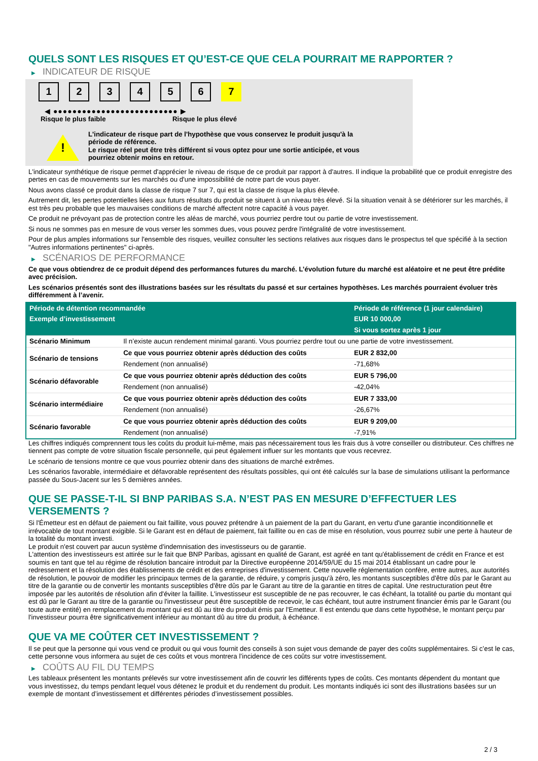QUELS SONT LES RISQUES ET QU’EST-CE QUE CELA POURRAIT ME RAPPORTER ?
▶ INDICATEUR DE RISQUE
1 2 3 4 5 6 7
◀ ●●●●●●●●●●●●●●●●●●●●●●●●●● ▶
Risque le plus faible Risque le plus élevé
!
L'indicateur de risque part de l'hypothèse que vous conservez le produit jusqu'à la
période de référence.
Le risque réel peut être très différent si vous optez pour une sortie anticipée, et vous
pourriez obtenir moins en retour.
L'indicateur synthétique de risque permet d'apprécier le niveau de risque de ce produit par rapport à d'autres. Il indique la probabilité que ce produit enregistre des pertes en cas de mouvements sur les marchés ou d'une impossibilité de notre part de vous payer.
Nous avons classé ce produit dans la classe de risque 7 sur 7, qui est la classe de risque la plus élevée.
Autrement dit, les pertes potentielles liées aux futurs résultats du produit se situent à un niveau très élevé. Si la situation venait à se détériorer sur les marchés, il est très peu probable que les mauvaises conditions de marché affectent notre capacité à vous payer.
Ce produit ne prévoyant pas de protection contre les aléas de marché, vous pourriez perdre tout ou partie de votre investissement.
Si nous ne sommes pas en mesure de vous verser les sommes dues, vous pouvez perdre l'intégralité de votre investissement.
Pour de plus amples informations sur l'ensemble des risques, veuillez consulter les sections relatives aux risques dans le prospectus tel que spécifié à la section "Autres informations pertinentes" ci-après.
▶ SCÉNARIOS DE PERFORMANCE
Ce que vous obtiendrez de ce produit dépend des performances futures du marché. L’évolution future du marché est aléatoire et ne peut être prédite avec précision.
Les scénarios présentés sont des illustrations basées sur les résultats du passé et sur certaines hypothèses. Les marchés pourraient évoluer très différemment à l’avenir.
| Période de détention recommandée | | Période de référence (1 jour calendaire) |
| --- | --- | --- |
| Exemple d’investissement | | EUR 10 000,00 |
| | | Si vous sortez après 1 jour |
| Scénario Minimum | Il n’existe aucun rendement minimal garanti. Vous pourriez perdre tout ou une partie de votre investissement. | |
| Scénario de tensions | Ce que vous pourriez obtenir après déduction des coûts | EUR 2 832,00 |
| | Rendement (non annualisé) | -71,68% |
| Scénario défavorable | Ce que vous pourriez obtenir après déduction des coûts | EUR 5 796,00 |
| | Rendement (non annualisé) | -42,04% |
| Scénario intermédiaire | Ce que vous pourriez obtenir après déduction des coûts | EUR 7 333,00 |
| | Rendement (non annualisé) | -26,67% |
| Scénario favorable | Ce que vous pourriez obtenir après déduction des coûts | EUR 9 209,00 |
| | Rendement (non annualisé) | -7,91% |
Les chiffres indiqués comprennent tous les coûts du produit lui-même, mais pas nécessairement tous les frais dus à votre conseiller ou distributeur. Ces chiffres ne tiennent pas compte de votre situation fiscale personnelle, qui peut également influer sur les montants que vous recevrez.
Le scénario de tensions montre ce que vous pourriez obtenir dans des situations de marché extrêmes.
Les scénarios favorable, intermédiaire et défavorable représentent des résultats possibles, qui ont été calculés sur la base de simulations utilisant la performance passée du Sous-Jacent sur les 5 dernières années.
QUE SE PASSE-T-IL SI BNP PARIBAS S.A. N’EST PAS EN MESURE D’EFFECTUER LES VERSEMENTS ?
Si l'Émetteur est en défaut de paiement ou fait faillite, vous pouvez prétendre à un paiement de la part du Garant, en vertu d'une garantie inconditionnelle et irrévocable de tout montant exigible. Si le Garant est en défaut de paiement, fait faillite ou en cas de mise en résolution, vous pourrez subir une perte à hauteur de la totalité du montant investi.
Le produit n'est couvert par aucun système d'indemnisation des investisseurs ou de garantie.
L'attention des investisseurs est attirée sur le fait que BNP Paribas, agissant en qualité de Garant, est agréé en tant qu'établissement de crédit en France et est soumis en tant que tel au régime de résolution bancaire introduit par la Directive européenne 2014/59/UE du 15 mai 2014 établissant un cadre pour le redressement et la résolution des établissements de crédit et des entreprises d'investissement. Cette nouvelle réglementation confère, entre autres, aux autorités de résolution, le pouvoir de modifier les principaux termes de la garantie, de réduire, y compris jusqu'à zéro, les montants susceptibles d'être dûs par le Garant au titre de la garantie ou de convertir les montants susceptibles d'être dûs par le Garant au titre de la garantie en titres de capital. Une restructuration peut être imposée par les autorités de résolution afin d'éviter la faillite. L'investisseur est susceptible de ne pas recouvrer, le cas échéant, la totalité ou partie du montant qui est dû par le Garant au titre de la garantie ou l'investisseur peut être susceptible de recevoir, le cas échéant, tout autre instrument financier émis par le Garant (ou toute autre entité) en remplacement du montant qui est dû au titre du produit émis par l'Emetteur. Il est entendu que dans cette hypothèse, le montant perçu par l'investisseur pourra être significativement inférieur au montant dû au titre du produit, à échéance.
QUE VA ME COÛTER CET INVESTISSEMENT ?
Il se peut que la personne qui vous vend ce produit ou qui vous fournit des conseils à son sujet vous demande de payer des coûts supplémentaires. Si c’est le cas, cette personne vous informera au sujet de ces coûts et vous montrera l’incidence de ces coûts sur votre investissement.
▶ COÛTS AU FIL DU TEMPS
Les tableaux présentent les montants prélevés sur votre investissement afin de couvrir les différents types de coûts. Ces montants dépendent du montant que vous investissez, du temps pendant lequel vous détenez le produit et du rendement du produit. Les montants indiqués ici sont des illustrations basées sur un exemple de montant d’investissement et différentes périodes d’investissement possibles.
2 / 3